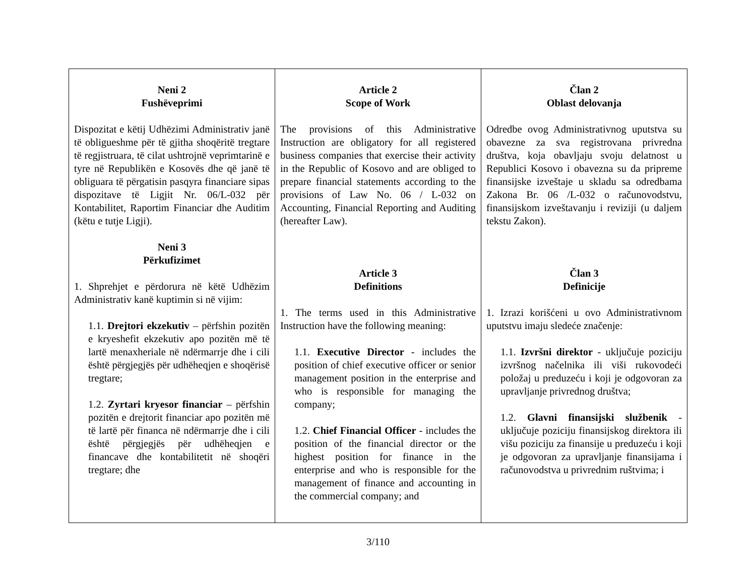| Neni 2 Fushëveprimi Dispozitat e këtij Udhëzimi Administrativ janë të obligueshme për të gjitha shoqëritë tregtare të regjistruara, të cilat ushtrojnë veprimtarinë e tyre në Republikën e Kosovës dhe që janë të obliguara të përgatisin pasqyra financiare sipas dispozitave të Ligjit Nr. 06/L-032 për Kontabilitet, Raportim Financiar dhe Auditim (këtu e tutje Ligji). Neni 3 Përkufizimet 1. Shprehjet e përdorura në këtë Udhëzim Administrativ kanë kuptimin si në vijim: 1.1. Drejtori ekzekutiv – përfshin pozitën e kryeshefit ekzekutiv apo pozitën më të lartë menaxheriale në ndërmarrje dhe i cili është përgjegjës për udhëheqjen e shoqërisë tregtare; 1.2. Zyrtari kryesor financiar – përfshin pozitën e drejtorit financiar apo pozitën më të lartë për financa në ndërmarrje dhe i cili është përgjegjës për udhëheqjen e financave dhe kontabilitetit në shoqëri tregtare; dhe | Article 2 Scope of Work The provisions of this Administrative Instruction are obligatory for all registered business companies that exercise their activity in the Republic of Kosovo and are obliged to prepare financial statements according to the provisions of Law No. 06 / L-032 on Accounting, Financial Reporting and Auditing (hereafter Law). Article 3 Definitions 1. The terms used in this Administrative Instruction have the following meaning: 1.1. Executive Director - includes the position of chief executive officer or senior management position in the enterprise and who is responsible for managing the company; 1.2. Chief Financial Officer - includes the position of the financial director or the highest position for finance in the enterprise and who is responsible for the management of finance and accounting in the commercial company; and | Član 2 Oblast delovanja Odredbe ovog Administrativnog uputstva su obavezne za sva registrovana privredna društva, koja obavljaju svoju delatnost u Republici Kosovo i obavezna su da pripreme finansijske izveštaje u skladu sa odredbama Zakona Br. 06 /L-032 o računovodstvu, finansijskom izveštavanju i reviziji (u daljem tekstu Zakon). Član 3 Definicije 1. Izrazi korišćeni u ovo Administrativnom uputstvu imaju sledeće značenje: 1.1. Izvršni direktor - uključuje poziciju izvršnog načelnika ili viši rukovodeći položaj u preduzeću i koji je odgovoran za upravljanje privrednog društva; 1.2. Glavni finansijski službenik - uključuje poziciju finansijskog direktora ili višu poziciju za finansije u preduzeću i koji je odgovoran za upravljanje finansijama i računovodstva u privrednim ruštvima; i |
3/110